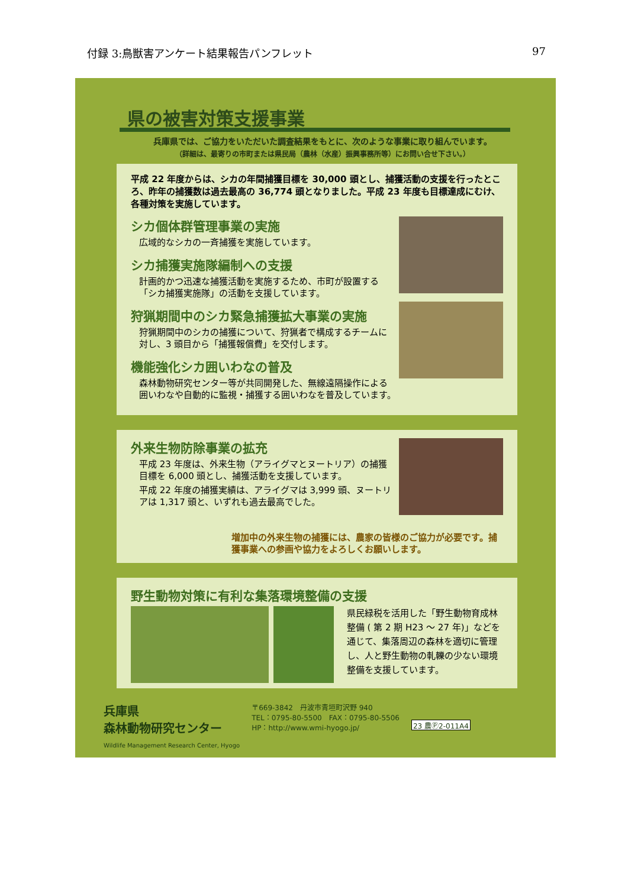付録 3:鳥獣害アンケート結果報告パンフレット 97
県の被害対策支援事業
兵庫県では、ご協力をいただいた調査結果をもとに、次のような事業に取り組んでいます。
（詳細は、最寄りの市町または県民局（農林（水産）振興事務所等）にお問い合せ下さい。）
平成 22 年度からは、シカの年間捕獲目標を 30,000 頭とし、捕獲活動の支援を行ったところ、昨年の捕獲数は過去最高の 36,774 頭となりました。平成 23 年度も目標達成にむけ、各種対策を実施しています。
シカ個体群管理事業の実施
広域的なシカの一斉捕獲を実施しています。
シカ捕獲実施隊編制への支援
計画的かつ迅速な捕獲活動を実施するため、市町が設置する「シカ捕獲実施隊」の活動を支援しています。
狩猟期間中のシカ緊急捕獲拡大事業の実施
狩猟期間中のシカの捕獲について、狩猟者で構成するチームに対し、3 頭目から「捕獲報償費」を交付します。
機能強化シカ囲いわなの普及
森林動物研究センター等が共同開発した、無線遠隔操作による囲いわなや自動的に監視・捕獲する囲いわなを普及しています。
外来生物防除事業の拡充
平成 23 年度は、外来生物（アライグマとヌートリア）の捕獲目標を 6,000 頭とし、捕獲活動を支援しています。
平成 22 年度の捕獲実績は、アライグマは 3,999 頭、ヌートリアは 1,317 頭と、いずれも過去最高でした。
増加中の外来生物の捕獲には、農家の皆様のご協力が必要です。捕獲事業への参画や協力をよろしくお願いします。
野生動物対策に有利な集落環境整備の支援
県民緑税を活用した「野生動物育成林整備 ( 第 2 期 H23 ～ 27 年)」などを通じて、集落周辺の森林を適切に管理し、人と野生動物の軋轢の少ない環境整備を支援しています。
兵庫県
森林動物研究センター
Wildlife Management Research Center, Hyogo
〒669-3842　丹波市青垣町沢野 940
TEL：0795-80-5500　FAX：0795-80-5506
HP：http://www.wmi-hyogo.jp/
23 農Ⓟ2-011A4